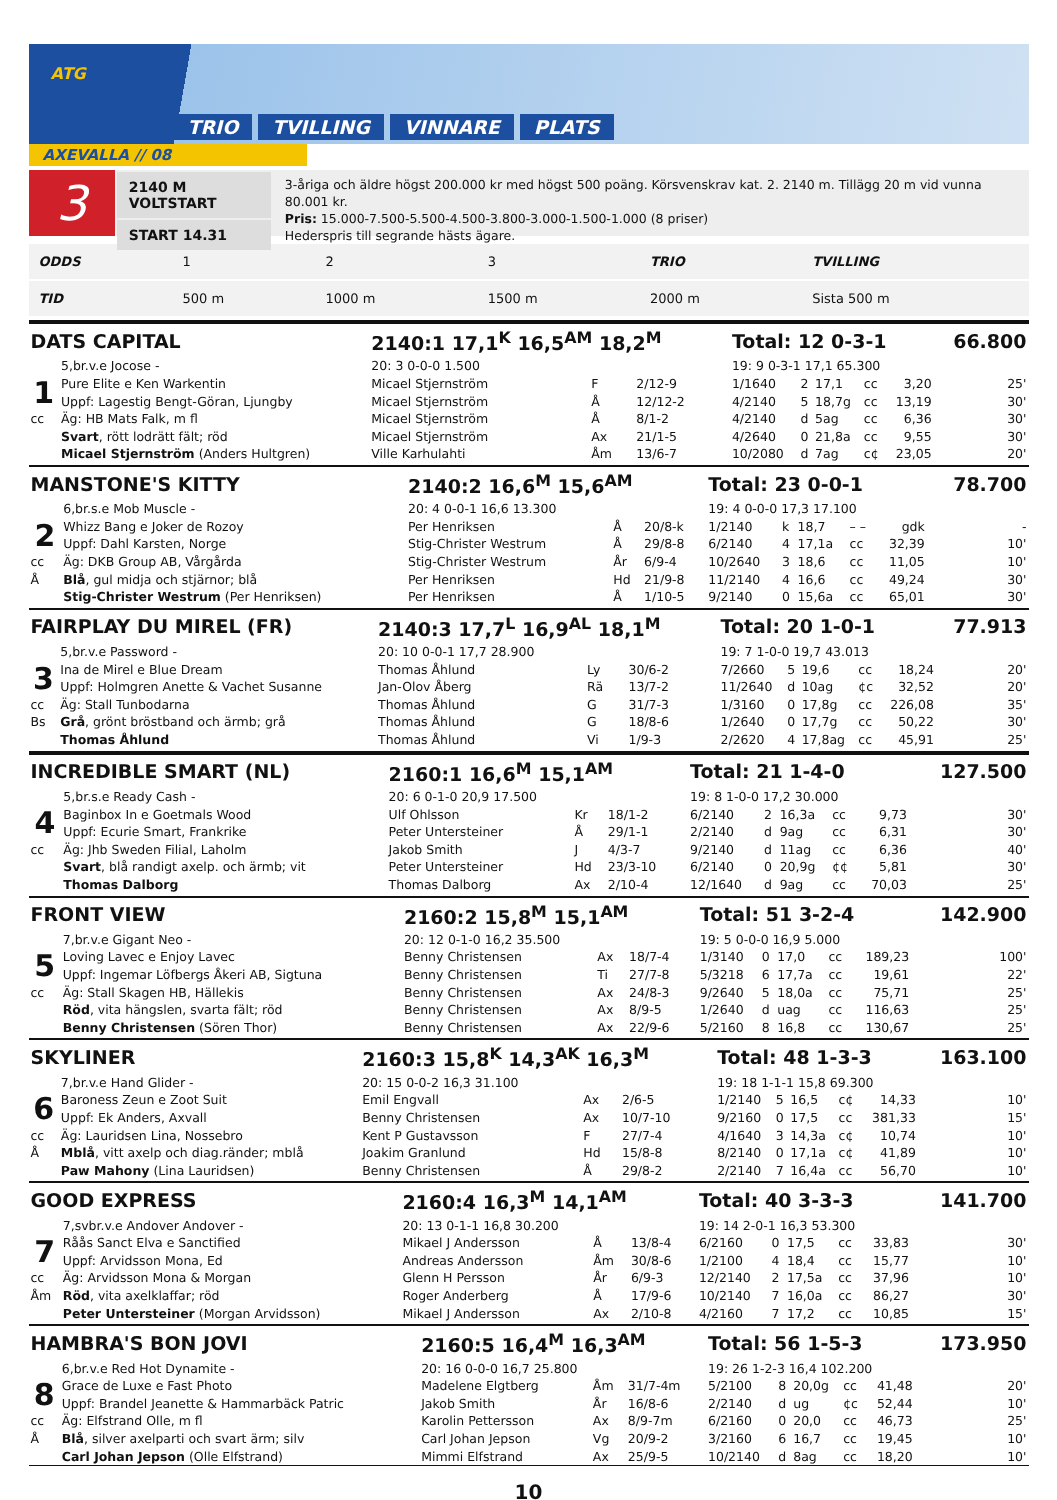ATG
TRIO TVILLING VINNARE PLATS
AXEVALLA // 08
3
2140 M VOLTSTART
START 14.31
3-åriga och äldre högst 200.000 kr med högst 500 poäng. Körsvenskrav kat. 2. 2140 m. Tillägg 20 m vid vunna 80.001 kr.
Pris: 15.000-7.500-5.500-4.500-3.800-3.000-1.500-1.000 (8 priser)
Hederspris till segrande hästs ägare.
| ODDS | 1 | 2 | 3 | TRIO | TVILLING |
| TID | 500 m | 1000 m | 1500 m | 2000 m | Sista 500 m |
| DATS CAPITAL | | 2140:1 17,1<sup>K</sup> 16,5<sup>AM</sup> 18,2<sup>M</sup> | | | Total: 12 0-3-1 | | | | | 66.800 |
| | 5,br.v.e Jocose - | 20: 3 0-0-0 1.500 | | | 19: 9 0-3-1 17,1 65.300 | | | | | |
| 1 | Pure Elite e Ken Warkentin | Micael Stjernström | F | 2/12-9 | 1/1640 | 2 | 17,1 | cc | 3,20 | 25' |
| | Uppf: Lagestig Bengt-Göran, Ljungby | Micael Stjernström | Å | 12/12-2 | 4/2140 | 5 | 18,7g | cc | 13,19 | 30' |
| cc | Äg: HB Mats Falk, m fl | Micael Stjernström | Å | 8/1-2 | 4/2140 | d | 5ag | cc | 6,36 | 30' |
| | Svart , rött lodrätt fält; röd | Micael Stjernström | Ax | 21/1-5 | 4/2640 | 0 | 21,8a | cc | 9,55 | 30' |
| | Micael Stjernström (Anders Hultgren) | Ville Karhulahti | Åm | 13/6-7 | 10/2080 | d | 7ag | c¢ | 23,05 | 20' |
| MANSTONE'S KITTY | | 2140:2 16,6<sup>M</sup> 15,6<sup>AM</sup> | | | Total: 23 0-0-1 | | | | | 78.700 |
| | 6,br.s.e Mob Muscle - | 20: 4 0-0-1 16,6 13.300 | | | 19: 4 0-0-0 17,3 17.100 | | | | | |
| 2 | Whizz Bang e Joker de Rozoy | Per Henriksen | Å | 20/8-k | 1/2140 | k | 18,7 | – – | gdk | - |
| | Uppf: Dahl Karsten, Norge | Stig-Christer Westrum | Å | 29/8-8 | 6/2140 | 4 | 17,1a | cc | 32,39 | 10' |
| cc | Äg: DKB Group AB, Vårgårda | Stig-Christer Westrum | År | 6/9-4 | 10/2640 | 3 | 18,6 | cc | 11,05 | 10' |
| Å | Blå , gul midja och stjärnor; blå | Per Henriksen | Hd | 21/9-8 | 11/2140 | 4 | 16,6 | cc | 49,24 | 30' |
| | Stig-Christer Westrum (Per Henriksen) | Per Henriksen | Å | 1/10-5 | 9/2140 | 0 | 15,6a | cc | 65,01 | 30' |
| FAIRPLAY DU MIREL (FR) | | 2140:3 17,7<sup>L</sup> 16,9<sup>AL</sup> 18,1<sup>M</sup> | | | Total: 20 1-0-1 | | | | | 77.913 |
| | 5,br.v.e Password - | 20: 10 0-0-1 17,7 28.900 | | | 19: 7 1-0-0 19,7 43.013 | | | | | |
| 3 | Ina de Mirel e Blue Dream | Thomas Åhlund | Ly | 30/6-2 | 7/2660 | 5 | 19,6 | cc | 18,24 | 20' |
| | Uppf: Holmgren Anette & Vachet Susanne | Jan-Olov Åberg | Rä | 13/7-2 | 11/2640 | d | 10ag | ¢c | 32,52 | 20' |
| cc | Äg: Stall Tunbodarna | Thomas Åhlund | G | 31/7-3 | 1/3160 | 0 | 17,8g | cc | 226,08 | 35' |
| Bs | Grå , grönt bröstband och ärmb; grå | Thomas Åhlund | G | 18/8-6 | 1/2640 | 0 | 17,7g | cc | 50,22 | 30' |
| | Thomas Åhlund | Thomas Åhlund | Vi | 1/9-3 | 2/2620 | 4 | 17,8ag | cc | 45,91 | 25' |
| INCREDIBLE SMART (NL) | | 2160:1 16,6<sup>M</sup> 15,1<sup>AM</sup> | | | Total: 21 1-4-0 | | | | | 127.500 |
| | 5,br.s.e Ready Cash - | 20: 6 0-1-0 20,9 17.500 | | | 19: 8 1-0-0 17,2 30.000 | | | | | |
| 4 | Baginbox In e Goetmals Wood | Ulf Ohlsson | Kr | 18/1-2 | 6/2140 | 2 | 16,3a | cc | 9,73 | 30' |
| | Uppf: Ecurie Smart, Frankrike | Peter Untersteiner | Å | 29/1-1 | 2/2140 | d | 9ag | cc | 6,31 | 30' |
| cc | Äg: Jhb Sweden Filial, Laholm | Jakob Smith | J | 4/3-7 | 9/2140 | d | 11ag | cc | 6,36 | 40' |
| | Svart , blå randigt axelp. och ärmb; vit | Peter Untersteiner | Hd | 23/3-10 | 6/2140 | 0 | 20,9g | ¢¢ | 5,81 | 30' |
| | Thomas Dalborg | Thomas Dalborg | Ax | 2/10-4 | 12/1640 | d | 9ag | cc | 70,03 | 25' |
| FRONT VIEW | | 2160:2 15,8<sup>M</sup> 15,1<sup>AM</sup> | | | Total: 51 3-2-4 | | | | | 142.900 |
| | 7,br.v.e Gigant Neo - | 20: 12 0-1-0 16,2 35.500 | | | 19: 5 0-0-0 16,9 5.000 | | | | | |
| 5 | Loving Lavec e Enjoy Lavec | Benny Christensen | Ax | 18/7-4 | 1/3140 | 0 | 17,0 | cc | 189,23 | 100' |
| | Uppf: Ingemar Löfbergs Åkeri AB, Sigtuna | Benny Christensen | Ti | 27/7-8 | 5/3218 | 6 | 17,7a | cc | 19,61 | 22' |
| cc | Äg: Stall Skagen HB, Hällekis | Benny Christensen | Ax | 24/8-3 | 9/2640 | 5 | 18,0a | cc | 75,71 | 25' |
| | Röd , vita hängslen, svarta fält; röd | Benny Christensen | Ax | 8/9-5 | 1/2640 | d | uag | cc | 116,63 | 25' |
| | Benny Christensen (Sören Thor) | Benny Christensen | Ax | 22/9-6 | 5/2160 | 8 | 16,8 | cc | 130,67 | 25' |
| SKYLINER | | 2160:3 15,8<sup>K</sup> 14,3<sup>AK</sup> 16,3<sup>M</sup> | | | Total: 48 1-3-3 | | | | | 163.100 |
| | 7,br.v.e Hand Glider - | 20: 15 0-0-2 16,3 31.100 | | | 19: 18 1-1-1 15,8 69.300 | | | | | |
| 6 | Baroness Zeun e Zoot Suit | Emil Engvall | Ax | 2/6-5 | 1/2140 | 5 | 16,5 | c¢ | 14,33 | 10' |
| | Uppf: Ek Anders, Axvall | Benny Christensen | Ax | 10/7-10 | 9/2160 | 0 | 17,5 | cc | 381,33 | 15' |
| cc | Äg: Lauridsen Lina, Nossebro | Kent P Gustavsson | F | 27/7-4 | 4/1640 | 3 | 14,3a | c¢ | 10,74 | 10' |
| Å | Mblå , vitt axelp och diag.ränder; mblå | Joakim Granlund | Hd | 15/8-8 | 8/2140 | 0 | 17,1a | c¢ | 41,89 | 10' |
| | Paw Mahony (Lina Lauridsen) | Benny Christensen | Å | 29/8-2 | 2/2140 | 7 | 16,4a | cc | 56,70 | 10' |
| GOOD EXPRESS | | 2160:4 16,3<sup>M</sup> 14,1<sup>AM</sup> | | | Total: 40 3-3-3 | | | | | 141.700 |
| | 7,svbr.v.e Andover Andover - | 20: 13 0-1-1 16,8 30.200 | | | 19: 14 2-0-1 16,3 53.300 | | | | | |
| 7 | Råås Sanct Elva e Sanctified | Mikael J Andersson | Å | 13/8-4 | 6/2160 | 0 | 17,5 | cc | 33,83 | 30' |
| | Uppf: Arvidsson Mona, Ed | Andreas Andersson | Åm | 30/8-6 | 1/2100 | 4 | 18,4 | cc | 15,77 | 10' |
| cc | Äg: Arvidsson Mona & Morgan | Glenn H Persson | År | 6/9-3 | 12/2140 | 2 | 17,5a | cc | 37,96 | 10' |
| Åm | Röd , vita axelklaffar; röd | Roger Anderberg | Å | 17/9-6 | 10/2140 | 7 | 16,0a | cc | 86,27 | 30' |
| | Peter Untersteiner (Morgan Arvidsson) | Mikael J Andersson | Ax | 2/10-8 | 4/2160 | 7 | 17,2 | cc | 10,85 | 15' |
| HAMBRA'S BON JOVI | | 2160:5 16,4<sup>M</sup> 16,3<sup>AM</sup> | | | Total: 56 1-5-3 | | | | | 173.950 |
| | 6,br.v.e Red Hot Dynamite - | 20: 16 0-0-0 16,7 25.800 | | | 19: 26 1-2-3 16,4 102.200 | | | | | |
| 8 | Grace de Luxe e Fast Photo | Madelene Elgtberg | Åm | 31/7-4m | 5/2100 | 8 | 20,0g | cc | 41,48 | 20' |
| | Uppf: Brandel Jeanette & Hammarbäck Patric | Jakob Smith | År | 16/8-6 | 2/2140 | d | ug | ¢c | 52,44 | 10' |
| cc | Äg: Elfstrand Olle, m fl | Karolin Pettersson | Ax | 8/9-7m | 6/2160 | 0 | 20,0 | cc | 46,73 | 25' |
| Å | Blå , silver axelparti och svart ärm; silv | Carl Johan Jepson | Vg | 20/9-2 | 3/2160 | 6 | 16,7 | cc | 19,45 | 10' |
| | Carl Johan Jepson (Olle Elfstrand) | Mimmi Elfstrand | Ax | 25/9-5 | 10/2140 | d | 8ag | cc | 18,20 | 10' |
10